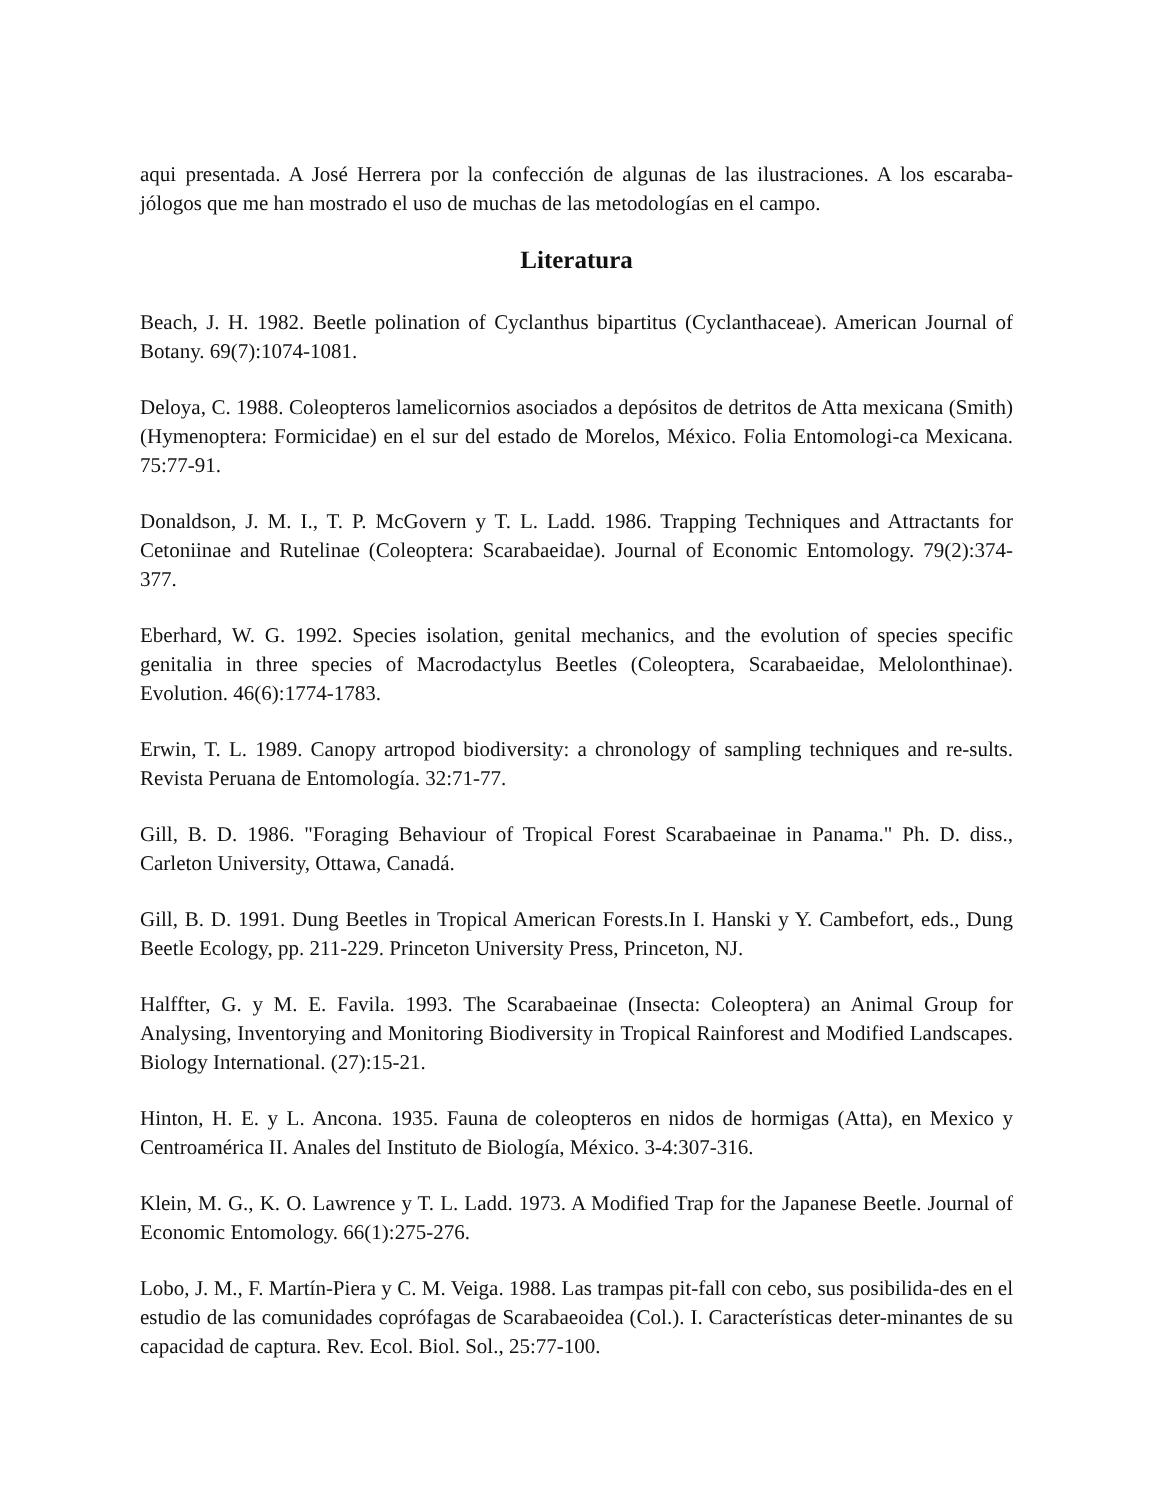aqui presentada. A José Herrera por la confección de algunas de las ilustraciones. A los escaraba-jólogos que me han mostrado el uso de muchas de las metodologías en el campo.
Literatura
Beach, J. H. 1982. Beetle polination of Cyclanthus bipartitus (Cyclanthaceae). American Journal of Botany. 69(7):1074-1081.
Deloya, C. 1988. Coleopteros lamelicornios asociados a depósitos de detritos de Atta mexicana (Smith) (Hymenoptera: Formicidae) en el sur del estado de Morelos, México. Folia Entomologi-ca Mexicana. 75:77-91.
Donaldson, J. M. I., T. P. McGovern y T. L. Ladd. 1986. Trapping Techniques and Attractants for Cetoniinae and Rutelinae (Coleoptera: Scarabaeidae). Journal of Economic Entomology. 79(2):374-377.
Eberhard, W. G. 1992. Species isolation, genital mechanics, and the evolution of species specific genitalia in three species of Macrodactylus Beetles (Coleoptera, Scarabaeidae, Melolonthinae). Evolution. 46(6):1774-1783.
Erwin, T. L. 1989. Canopy artropod biodiversity: a chronology of sampling techniques and re-sults. Revista Peruana de Entomología. 32:71-77.
Gill, B. D. 1986. "Foraging Behaviour of Tropical Forest Scarabaeinae in Panama." Ph. D. diss., Carleton University, Ottawa, Canadá.
Gill, B. D. 1991. Dung Beetles in Tropical American Forests.In I. Hanski y Y. Cambefort, eds., Dung Beetle Ecology, pp. 211-229. Princeton University Press, Princeton, NJ.
Halffter, G. y M. E. Favila. 1993. The Scarabaeinae (Insecta: Coleoptera) an Animal Group for Analysing, Inventorying and Monitoring Biodiversity in Tropical Rainforest and Modified Landscapes. Biology International. (27):15-21.
Hinton, H. E. y L. Ancona. 1935. Fauna de coleopteros en nidos de hormigas (Atta), en Mexico y Centroamérica II. Anales del Instituto de Biología, México. 3-4:307-316.
Klein, M. G., K. O. Lawrence y T. L. Ladd. 1973. A Modified Trap for the Japanese Beetle. Journal of Economic Entomology. 66(1):275-276.
Lobo, J. M., F. Martín-Piera y C. M. Veiga. 1988. Las trampas pit-fall con cebo, sus posibilida-des en el estudio de las comunidades coprófagas de Scarabaeoidea (Col.). I. Características deter-minantes de su capacidad de captura. Rev. Ecol. Biol. Sol., 25:77-100.